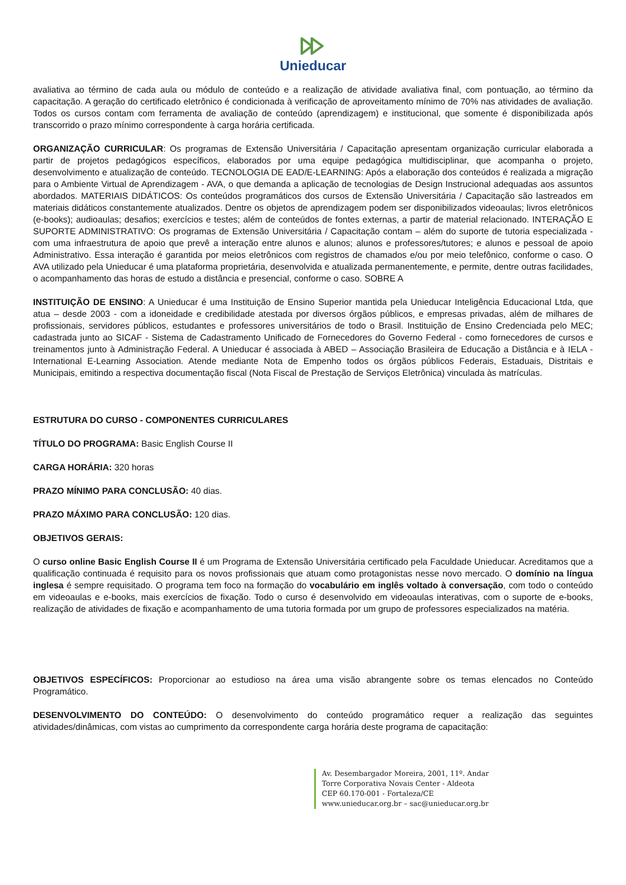Unieducar
avaliativa ao término de cada aula ou módulo de conteúdo e a realização de atividade avaliativa final, com pontuação, ao término da capacitação. A geração do certificado eletrônico é condicionada à verificação de aproveitamento mínimo de 70% nas atividades de avaliação. Todos os cursos contam com ferramenta de avaliação de conteúdo (aprendizagem) e institucional, que somente é disponibilizada após transcorrido o prazo mínimo correspondente à carga horária certificada.
ORGANIZAÇÃO CURRICULAR: Os programas de Extensão Universitária / Capacitação apresentam organização curricular elaborada a partir de projetos pedagógicos específicos, elaborados por uma equipe pedagógica multidisciplinar, que acompanha o projeto, desenvolvimento e atualização de conteúdo. TECNOLOGIA DE EAD/E-LEARNING: Após a elaboração dos conteúdos é realizada a migração para o Ambiente Virtual de Aprendizagem - AVA, o que demanda a aplicação de tecnologias de Design Instrucional adequadas aos assuntos abordados. MATERIAIS DIDÁTICOS: Os conteúdos programáticos dos cursos de Extensão Universitária / Capacitação são lastreados em materiais didáticos constantemente atualizados. Dentre os objetos de aprendizagem podem ser disponibilizados videoaulas; livros eletrônicos (e-books); audioaulas; desafios; exercícios e testes; além de conteúdos de fontes externas, a partir de material relacionado. INTERAÇÃO E SUPORTE ADMINISTRATIVO: Os programas de Extensão Universitária / Capacitação contam – além do suporte de tutoria especializada - com uma infraestrutura de apoio que prevê a interação entre alunos e alunos; alunos e professores/tutores; e alunos e pessoal de apoio Administrativo. Essa interação é garantida por meios eletrônicos com registros de chamados e/ou por meio telefônico, conforme o caso. O AVA utilizado pela Unieducar é uma plataforma proprietária, desenvolvida e atualizada permanentemente, e permite, dentre outras facilidades, o acompanhamento das horas de estudo a distância e presencial, conforme o caso. SOBRE A
INSTITUIÇÃO DE ENSINO: A Unieducar é uma Instituição de Ensino Superior mantida pela Unieducar Inteligência Educacional Ltda, que atua – desde 2003 - com a idoneidade e credibilidade atestada por diversos órgãos públicos, e empresas privadas, além de milhares de profissionais, servidores públicos, estudantes e professores universitários de todo o Brasil. Instituição de Ensino Credenciada pelo MEC; cadastrada junto ao SICAF - Sistema de Cadastramento Unificado de Fornecedores do Governo Federal - como fornecedores de cursos e treinamentos junto à Administração Federal. A Unieducar é associada à ABED – Associação Brasileira de Educação a Distância e à IELA - International E-Learning Association. Atende mediante Nota de Empenho todos os órgãos públicos Federais, Estaduais, Distritais e Municipais, emitindo a respectiva documentação fiscal (Nota Fiscal de Prestação de Serviços Eletrônica) vinculada às matrículas.
ESTRUTURA DO CURSO - COMPONENTES CURRICULARES
TÍTULO DO PROGRAMA: Basic English Course II
CARGA HORÁRIA: 320 horas
PRAZO MÍNIMO PARA CONCLUSÃO: 40 dias.
PRAZO MÁXIMO PARA CONCLUSÃO: 120 dias.
OBJETIVOS GERAIS:
O curso online Basic English Course II é um Programa de Extensão Universitária certificado pela Faculdade Unieducar. Acreditamos que a qualificação continuada é requisito para os novos profissionais que atuam como protagonistas nesse novo mercado. O domínio na língua inglesa é sempre requisitado. O programa tem foco na formação do vocabulário em inglês voltado à conversação, com todo o conteúdo em videoaulas e e-books, mais exercícios de fixação. Todo o curso é desenvolvido em videoaulas interativas, com o suporte de e-books, realização de atividades de fixação e acompanhamento de uma tutoria formada por um grupo de professores especializados na matéria.
OBJETIVOS ESPECÍFICOS: Proporcionar ao estudioso na área uma visão abrangente sobre os temas elencados no Conteúdo Programático.
DESENVOLVIMENTO DO CONTEÚDO: O desenvolvimento do conteúdo programático requer a realização das seguintes atividades/dinâmicas, com vistas ao cumprimento da correspondente carga horária deste programa de capacitação:
Av. Desembargador Moreira, 2001, 11º. Andar
Torre Corporativa Novais Center - Aldeota
CEP 60.170-001 - Fortaleza/CE
www.unieducar.org.br – sac@unieducar.org.br